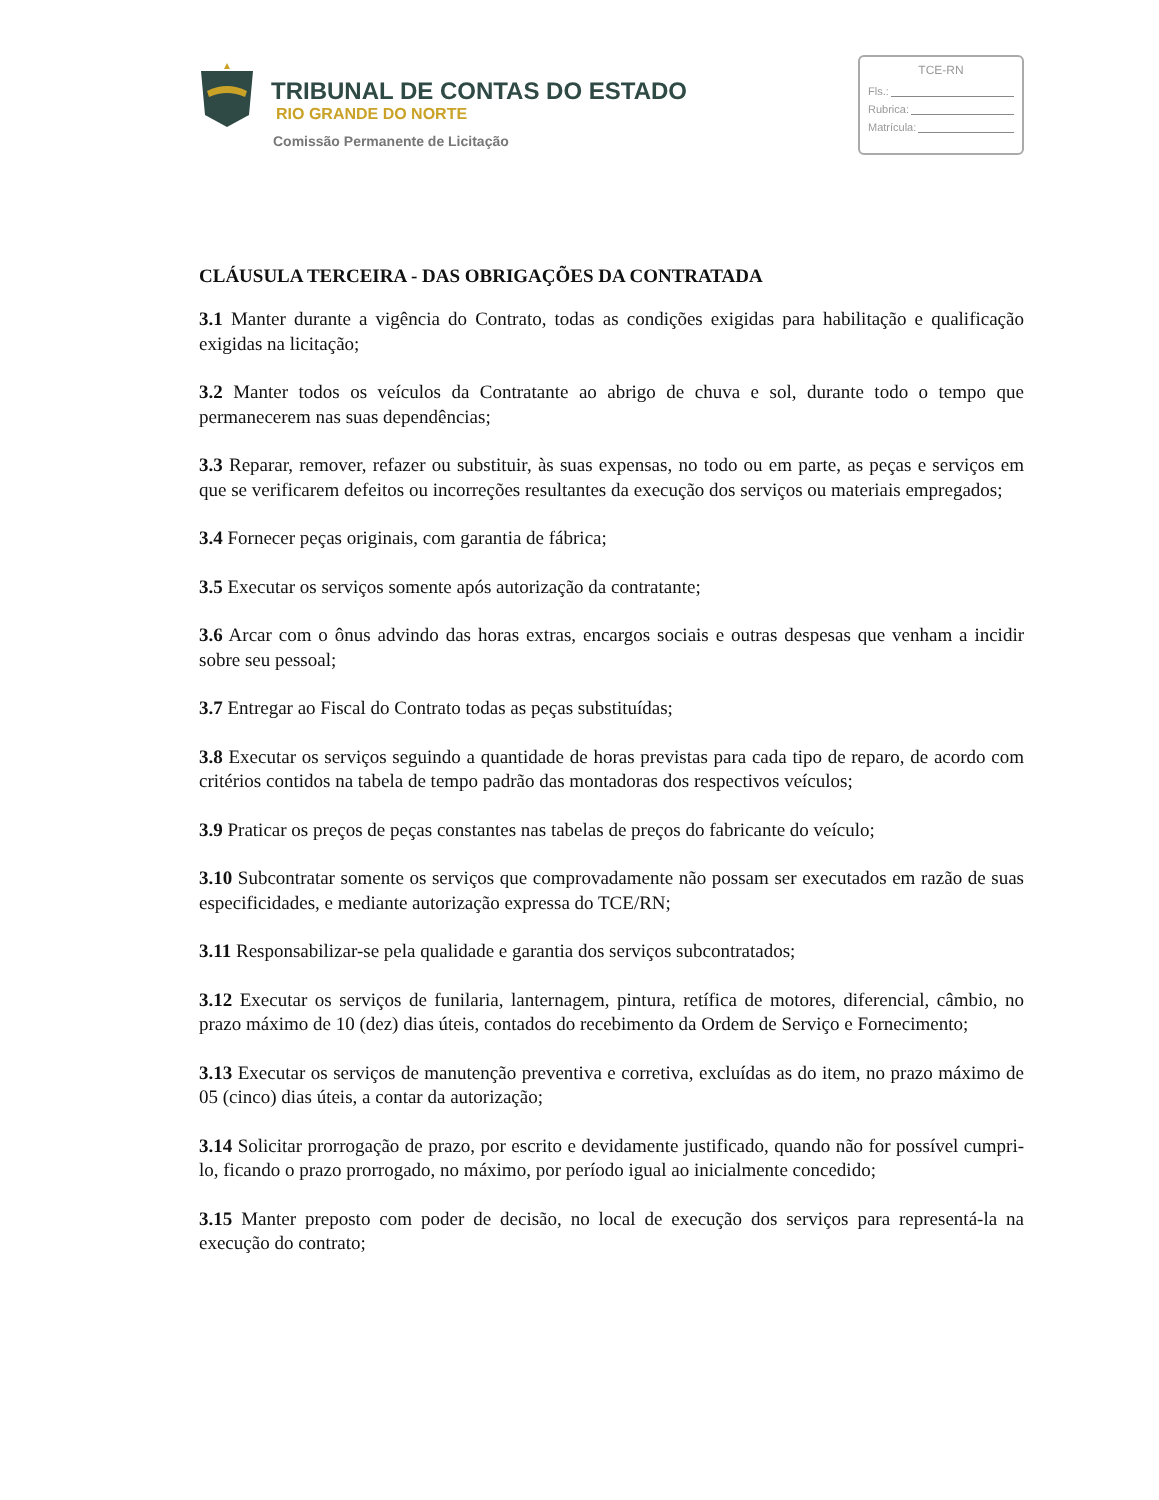TRIBUNAL DE CONTAS DO ESTADO
RIO GRANDE DO NORTE
Comissão Permanente de Licitação
TCE-RN
Fls.:
Rubrica:
Matrícula:
CLÁUSULA TERCEIRA - DAS OBRIGAÇÕES DA CONTRATADA
3.1 Manter durante a vigência do Contrato, todas as condições exigidas para habilitação e qualificação exigidas na licitação;
3.2 Manter todos os veículos da Contratante ao abrigo de chuva e sol, durante todo o tempo que permanecerem nas suas dependências;
3.3 Reparar, remover, refazer ou substituir, às suas expensas, no todo ou em parte, as peças e serviços em que se verificarem defeitos ou incorreções resultantes da execução dos serviços ou materiais empregados;
3.4 Fornecer peças originais, com garantia de fábrica;
3.5 Executar os serviços somente após autorização da contratante;
3.6 Arcar com o ônus advindo das horas extras, encargos sociais e outras despesas que venham a incidir sobre seu pessoal;
3.7 Entregar ao Fiscal do Contrato todas as peças substituídas;
3.8 Executar os serviços seguindo a quantidade de horas previstas para cada tipo de reparo, de acordo com critérios contidos na tabela de tempo padrão das montadoras dos respectivos veículos;
3.9 Praticar os preços de peças constantes nas tabelas de preços do fabricante do veículo;
3.10 Subcontratar somente os serviços que comprovadamente não possam ser executados em razão de suas especificidades, e mediante autorização expressa do TCE/RN;
3.11 Responsabilizar-se pela qualidade e garantia dos serviços subcontratados;
3.12 Executar os serviços de funilaria, lanternagem, pintura, retífica de motores, diferencial, câmbio, no prazo máximo de 10 (dez) dias úteis, contados do recebimento da Ordem de Serviço e Fornecimento;
3.13 Executar os serviços de manutenção preventiva e corretiva, excluídas as do item, no prazo máximo de 05 (cinco) dias úteis, a contar da autorização;
3.14 Solicitar prorrogação de prazo, por escrito e devidamente justificado, quando não for possível cumpri-lo, ficando o prazo prorrogado, no máximo, por período igual ao inicialmente concedido;
3.15 Manter preposto com poder de decisão, no local de execução dos serviços para representá-la na execução do contrato;